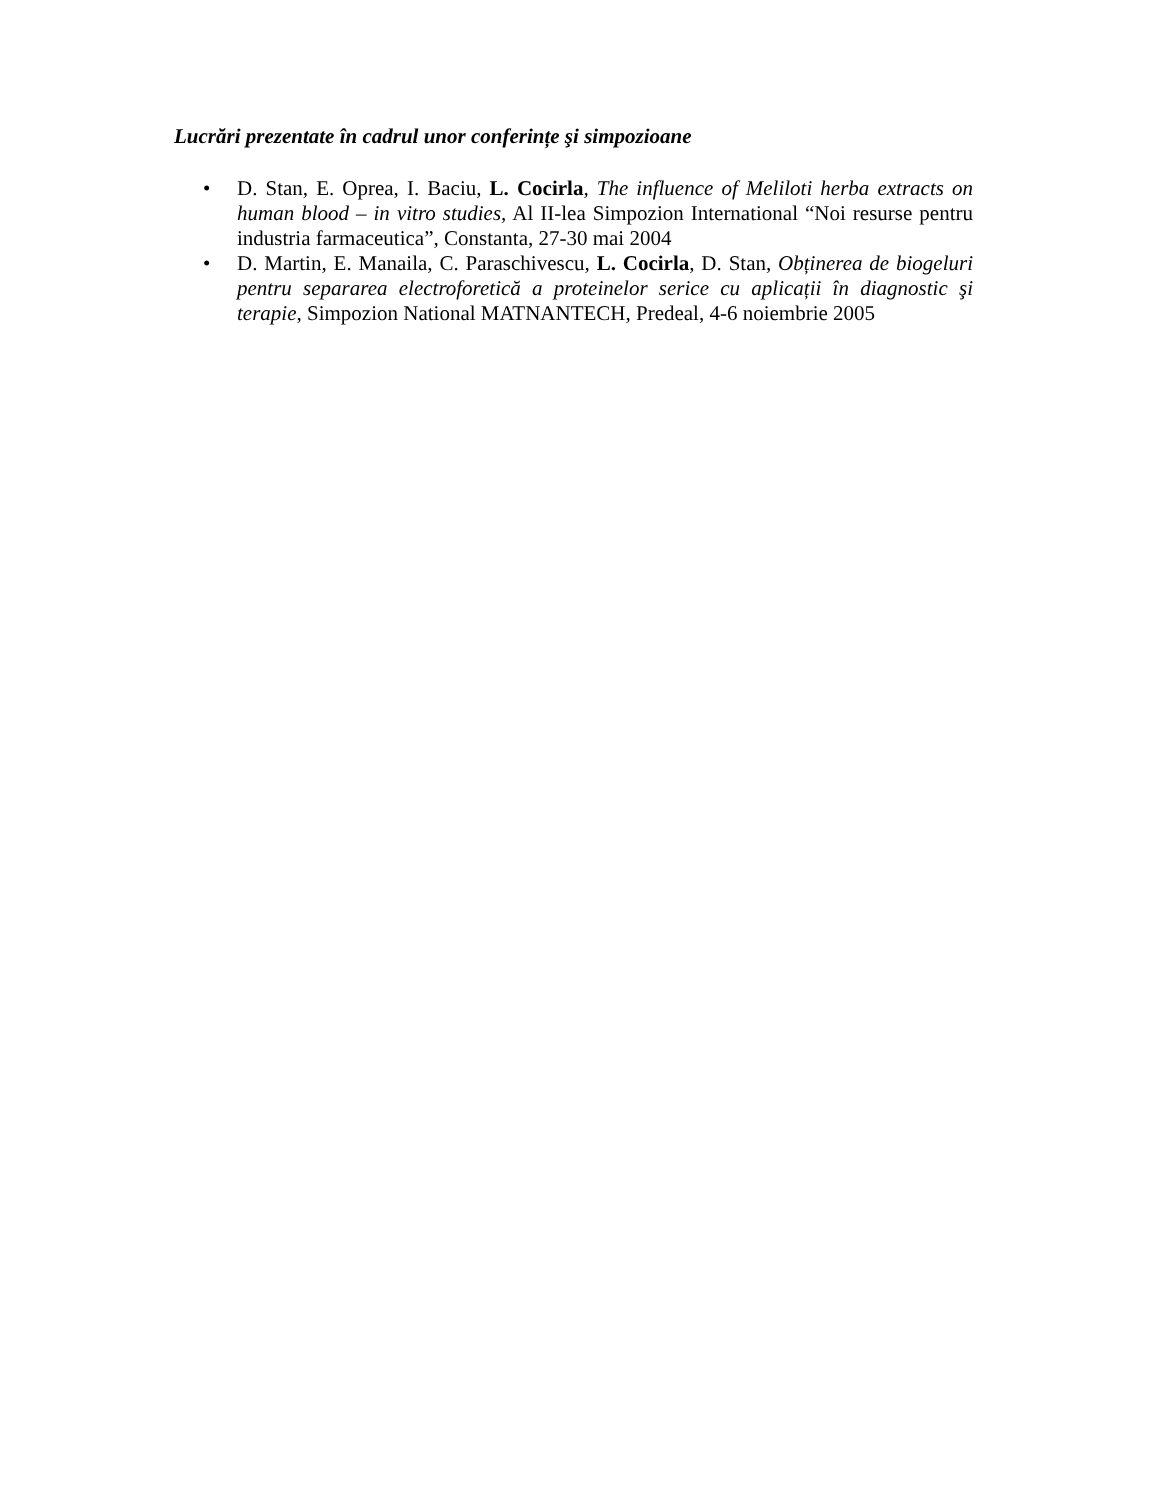Lucrări prezentate în cadrul unor conferințe şi simpozioane
• D. Stan, E. Oprea, I. Baciu, L. Cocirla, The influence of Meliloti herba extracts on human blood – in vitro studies, Al II-lea Simpozion International “Noi resurse pentru industria farmaceutica”, Constanta, 27-30 mai 2004
• D. Martin, E. Manaila, C. Paraschivescu, L. Cocirla, D. Stan, Obținerea de biogeluri pentru separarea electroforetică a proteinelor serice cu aplicații în diagnostic şi terapie, Simpozion National MATNANTECH, Predeal, 4-6 noiembrie 2005